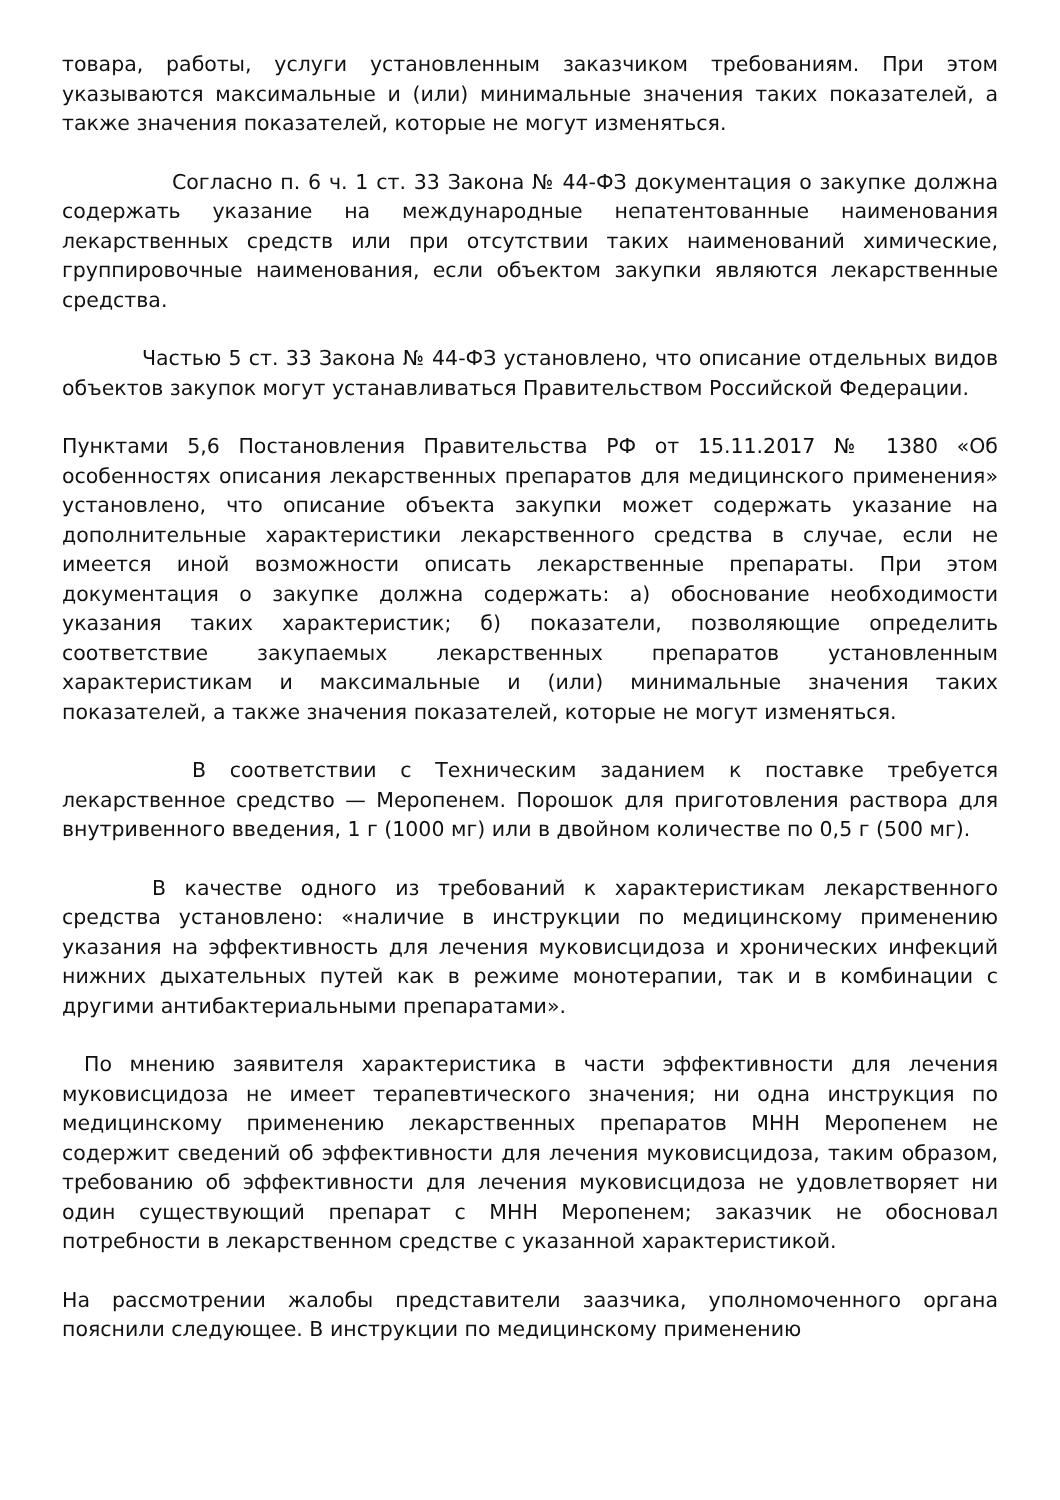товара, работы, услуги установленным заказчиком требованиям. При этом указываются максимальные и (или) минимальные значения таких показателей, а также значения показателей, которые не могут изменяться.
Согласно п. 6 ч. 1 ст. 33 Закона № 44-ФЗ документация о закупке должна содержать указание на международные непатентованные наименования лекарственных средств или при отсутствии таких наименований химические, группировочные наименования, если объектом закупки являются лекарственные средства.
Частью 5 ст. 33 Закона № 44-ФЗ установлено, что описание отдельных видов объектов закупок могут устанавливаться Правительством Российской Федерации.
Пунктами 5,6 Постановления Правительства РФ от 15.11.2017 № 1380 «Об особенностях описания лекарственных препаратов для медицинского применения» установлено, что описание объекта закупки может содержать указание на дополнительные характеристики лекарственного средства в случае, если не имеется иной возможности описать лекарственные препараты. При этом документация о закупке должна содержать: а) обоснование необходимости указания таких характеристик; б) показатели, позволяющие определить соответствие закупаемых лекарственных препаратов установленным характеристикам и максимальные и (или) минимальные значения таких показателей, а также значения показателей, которые не могут изменяться.
В соответствии с Техническим заданием к поставке требуется лекарственное средство — Меропенем. Порошок для приготовления раствора для внутривенного введения, 1 г (1000 мг) или в двойном количестве по 0,5 г (500 мг).
В качестве одного из требований к характеристикам лекарственного средства установлено: «наличие в инструкции по медицинскому применению указания на эффективность для лечения муковисцидоза и хронических инфекций нижних дыхательных путей как в режиме монотерапии, так и в комбинации с другими антибактериальными препаратами».
По мнению заявителя характеристика в части эффективности для лечения муковисцидоза не имеет терапевтического значения; ни одна инструкция по медицинскому применению лекарственных препаратов МНН Меропенем не содержит сведений об эффективности для лечения муковисцидоза, таким образом, требованию об эффективности для лечения муковисцидоза не удовлетворяет ни один существующий препарат с МНН Меропенем; заказчик не обосновал потребности в лекарственном средстве с указанной характеристикой.
На рассмотрении жалобы представители заазчика, уполномоченного органа пояснили следующее. В инструкции по медицинскому применению